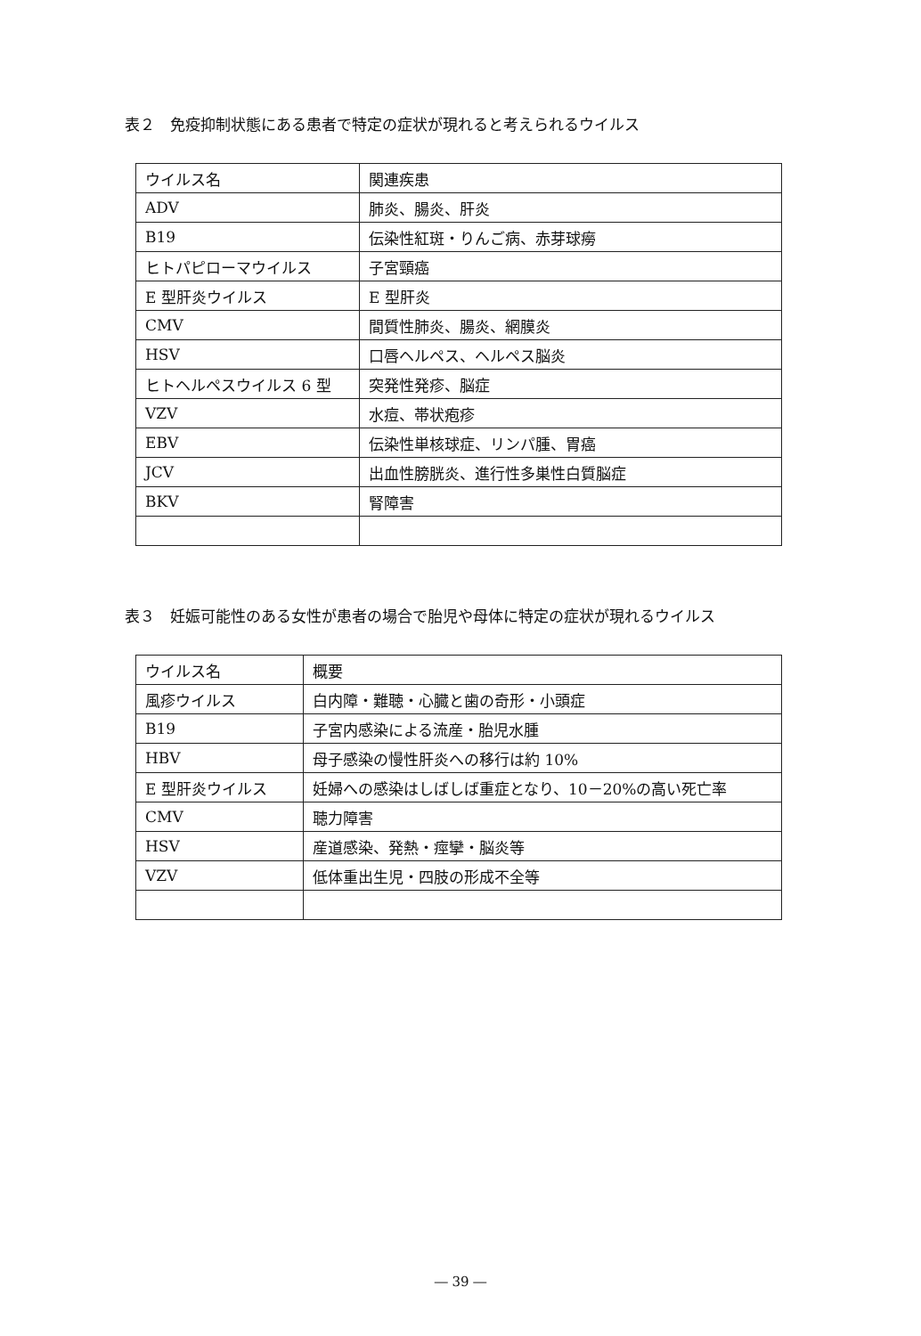表２　免疫抑制状態にある患者で特定の症状が現れると考えられるウイルス
| ウイルス名 | 関連疾患 |
| ADV | 肺炎、腸炎、肝炎 |
| B19 | 伝染性紅斑・りんご病、赤芽球癆 |
| ヒトパピローマウイルス | 子宮頸癌 |
| E 型肝炎ウイルス | E 型肝炎 |
| CMV | 間質性肺炎、腸炎、網膜炎 |
| HSV | 口唇ヘルペス、ヘルペス脳炎 |
| ヒトヘルペスウイルス 6 型 | 突発性発疹、脳症 |
| VZV | 水痘、帯状疱疹 |
| EBV | 伝染性単核球症、リンパ腫、胃癌 |
| JCV | 出血性膀胱炎、進行性多巣性白質脳症 |
| BKV | 腎障害 |
表３　妊娠可能性のある女性が患者の場合で胎児や母体に特定の症状が現れるウイルス
| ウイルス名 | 概要 |
| 風疹ウイルス | 白内障・難聴・心臓と歯の奇形・小頭症 |
| B19 | 子宮内感染による流産・胎児水腫 |
| HBV | 母子感染の慢性肝炎への移行は約 10% |
| E 型肝炎ウイルス | 妊婦への感染はしばしば重症となり、10－20%の高い死亡率 |
| CMV | 聴力障害 |
| HSV | 産道感染、発熱・痙攣・脳炎等 |
| VZV | 低体重出生児・四肢の形成不全等 |
― 39 ―